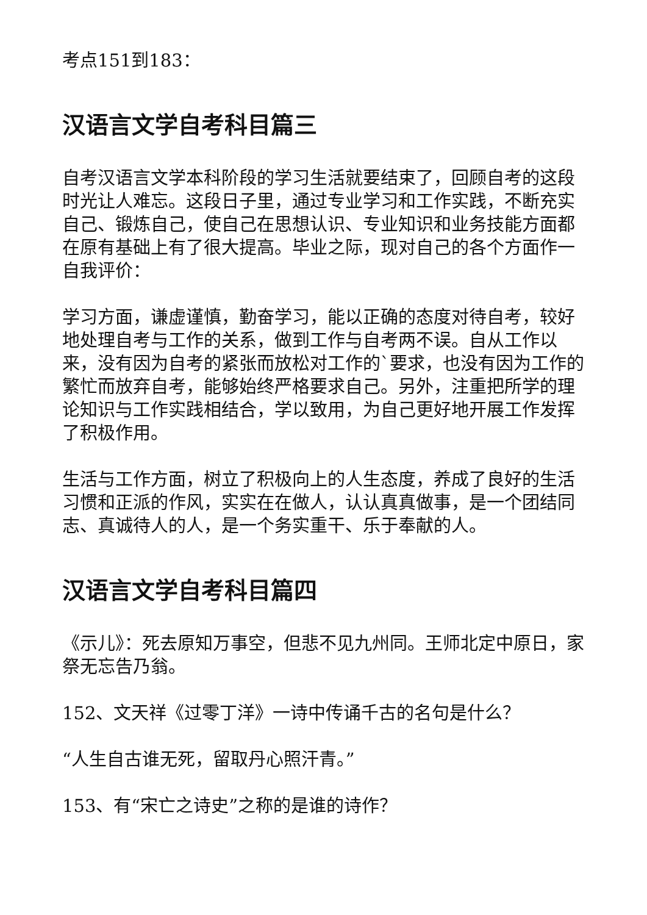考点151到183：
汉语言文学自考科目篇三
自考汉语言文学本科阶段的学习生活就要结束了，回顾自考的这段时光让人难忘。这段日子里，通过专业学习和工作实践，不断充实自己、锻炼自己，使自己在思想认识、专业知识和业务技能方面都在原有基础上有了很大提高。毕业之际，现对自己的各个方面作一自我评价：
学习方面，谦虚谨慎，勤奋学习，能以正确的态度对待自考，较好地处理自考与工作的关系，做到工作与自考两不误。自从工作以来，没有因为自考的紧张而放松对工作的`要求，也没有因为工作的繁忙而放弃自考，能够始终严格要求自己。另外，注重把所学的理论知识与工作实践相结合，学以致用，为自己更好地开展工作发挥了积极作用。
生活与工作方面，树立了积极向上的人生态度，养成了良好的生活习惯和正派的作风，实实在在做人，认认真真做事，是一个团结同志、真诚待人的人，是一个务实重干、乐于奉献的人。
汉语言文学自考科目篇四
《示儿》：死去原知万事空，但悲不见九州同。王师北定中原日，家祭无忘告乃翁。
152、文天祥《过零丁洋》一诗中传诵千古的名句是什么？
“人生自古谁无死，留取丹心照汗青。”
153、有“宋亡之诗史”之称的是谁的诗作？